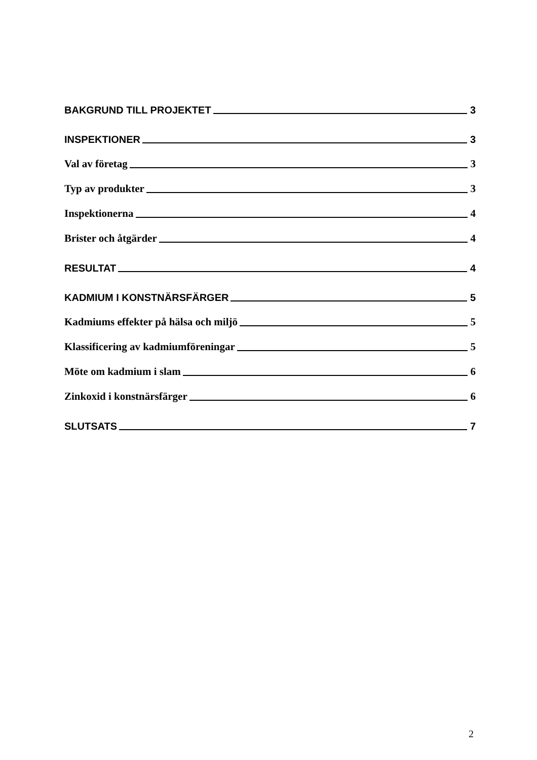BAKGRUND TILL PROJEKTET 3
INSPEKTIONER 3
Val av företag 3
Typ av produkter 3
Inspektionerna 4
Brister och åtgärder 4
RESULTAT 4
KADMIUM I KONSTNÄRSFÄRGER 5
Kadmiums effekter på hälsa och miljö 5
Klassificering av kadmiumföreningar 5
Möte om kadmium i slam 6
Zinkoxid i konstnärsfärger 6
SLUTSATS 7
2